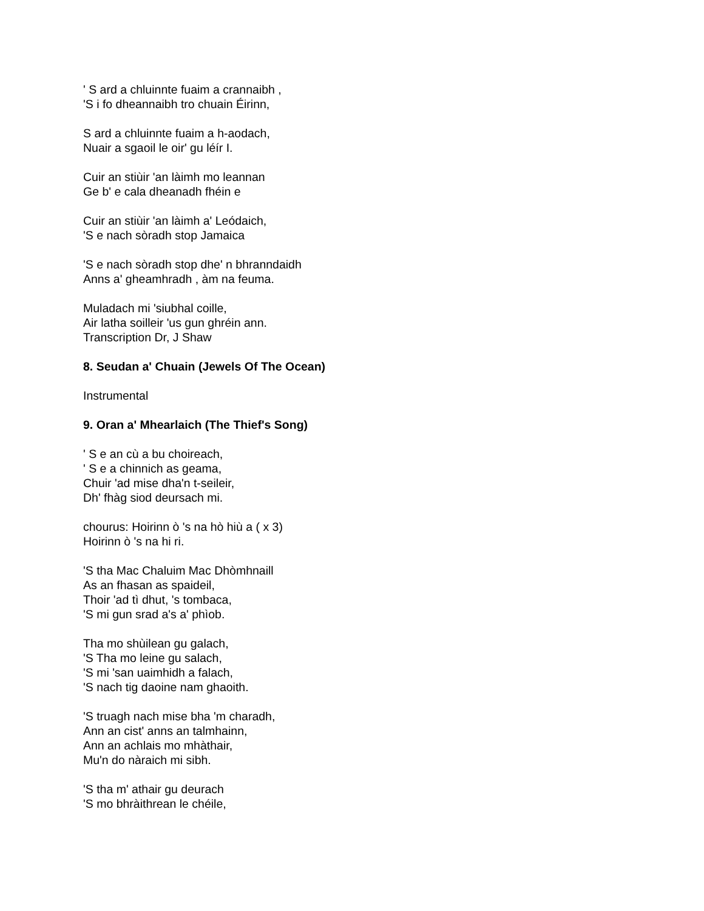' S ard a chluinnte fuaim a crannaibh ,
'S i fo dheannaibh tro chuain Éirinn,
S ard a chluinnte fuaim a h-aodach,
Nuair a sgaoil le oir' gu léír I.
Cuir an stiùir 'an làimh mo leannan
Ge b' e cala dheanadh fhéin e
Cuir an stiùir 'an làimh a' Leódaich,
'S e nach sòradh stop Jamaica
'S e nach sòradh stop dhe' n bhranndaidh
Anns a' gheamhradh , àm na feuma.
Muladach mi 'siubhal coille,
Air latha soilleir 'us gun ghréin ann.
Transcription Dr, J Shaw
8. Seudan a' Chuain (Jewels Of The Ocean)
Instrumental
9. Oran a' Mhearlaich (The Thief's Song)
' S e an cù a bu choireach,
' S e a chinnich as geama,
Chuir 'ad mise dha'n t-seileir,
Dh' fhàg siod deursach mi.
chourus: Hoirinn ò 's na hò hiù a ( x 3)
Hoirinn ò 's na hi ri.
'S tha Mac Chaluim Mac Dhòmhnaill
As an fhasan as spaideil,
Thoir 'ad tì dhut, 's tombaca,
'S mi gun srad a's a' phìob.
Tha mo shùilean gu galach,
'S Tha mo leine gu salach,
'S mi 'san uaimhidh a falach,
'S nach tig daoine nam ghaoith.
'S truagh nach mise bha 'm charadh,
Ann an cist' anns an talmhainn,
Ann an achlais mo mhàthair,
Mu'n do nàraich mi sibh.
'S tha m' athair gu deurach
'S mo bhràithrean le chéile,